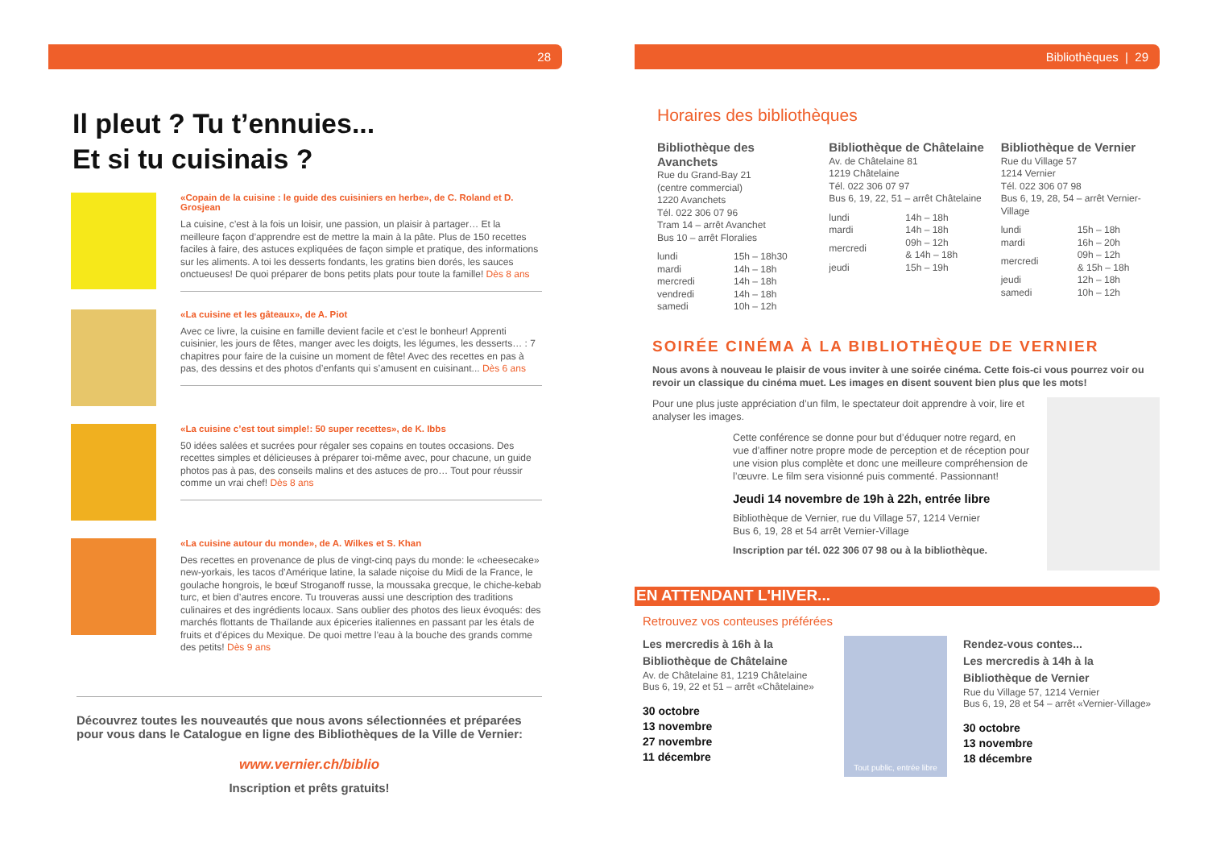28
Il pleut ? Tu t’ennuies...
Et si tu cuisinais ?
«Copain de la cuisine : le guide des cuisiniers en herbe», de C. Roland et D. Grosjean
La cuisine, c’est à la fois un loisir, une passion, un plaisir à partager… Et la meilleure façon d’apprendre est de mettre la main à la pâte. Plus de 150 recettes faciles à faire, des astuces expliquées de façon simple et pratique, des informations sur les aliments. A toi les desserts fondants, les gratins bien dorés, les sauces onctueuses! De quoi préparer de bons petits plats pour toute la famille! Dès 8 ans
«La cuisine et les gâteaux», de A. Piot
Avec ce livre, la cuisine en famille devient facile et c’est le bonheur! Apprenti cuisinier, les jours de fêtes, manger avec les doigts, les légumes, les desserts… : 7 chapitres pour faire de la cuisine un moment de fête! Avec des recettes en pas à pas, des dessins et des photos d’enfants qui s’amusent en cuisinant... Dès 6 ans
«La cuisine c’est tout simple!: 50 super recettes», de K. Ibbs
50 idées salées et sucrées pour régaler ses copains en toutes occasions. Des recettes simples et délicieuses à préparer toi-même avec, pour chacune, un guide photos pas à pas, des conseils malins et des astuces de pro… Tout pour réussir comme un vrai chef! Dès 8 ans
«La cuisine autour du monde», de A. Wilkes et S. Khan
Des recettes en provenance de plus de vingt-cinq pays du monde: le «cheesecake» new-yorkais, les tacos d’Amérique latine, la salade niçoise du Midi de la France, le goulache hongrois, le bœuf Stroganoff russe, la moussaka grecque, le chiche-kebab turc, et bien d’autres encore. Tu trouveras aussi une description des traditions culinaires et des ingrédients locaux. Sans oublier des photos des lieux évoqués: des marchés flottants de Thaïlande aux épiceries italiennes en passant par les étals de fruits et d’épices du Mexique. De quoi mettre l’eau à la bouche des grands comme des petits! Dès 9 ans
Découvrez toutes les nouveautés que nous avons sélectionnées et préparées pour vous dans le Catalogue en ligne des Bibliothèques de la Ville de Vernier:
www.vernier.ch/biblio
Inscription et prêts gratuits!
Bibliothèques | 29
Horaires des bibliothèques
Bibliothèque des Avanchets
Rue du Grand-Bay 21
(centre commercial)
1220 Avanchets
Tél. 022 306 07 96
Tram 14 – arrêt Avanchet
Bus 10 – arrêt Floralies
| lundi | 15h – 18h30 |
| mardi | 14h – 18h |
| mercredi | 14h – 18h |
| vendredi | 14h – 18h |
| samedi | 10h – 12h |
Bibliothèque de Châtelaine
Av. de Châtelaine 81
1219 Châtelaine
Tél. 022 306 07 97
Bus 6, 19, 22, 51 – arrêt Châtelaine
| lundi | 14h – 18h |
| mardi | 14h – 18h |
| mercredi | 09h – 12h & 14h – 18h |
| jeudi | 15h – 19h |
Bibliothèque de Vernier
Rue du Village 57
1214 Vernier
Tél. 022 306 07 98
Bus 6, 19, 28, 54 – arrêt Vernier-Village
| lundi | 15h – 18h |
| mardi | 16h – 20h |
| mercredi | 09h – 12h & 15h – 18h |
| jeudi | 12h – 18h |
| samedi | 10h – 12h |
SOIRÉE CINÉMA À LA BIBLIOTHÈQUE DE VERNIER
Nous avons à nouveau le plaisir de vous inviter à une soirée cinéma. Cette fois-ci vous pourrez voir ou revoir un classique du cinéma muet. Les images en disent souvent bien plus que les mots!
Pour une plus juste appréciation d’un film, le spectateur doit apprendre à voir, lire et analyser les images.
Cette conférence se donne pour but d’éduquer notre regard, en vue d’affiner notre propre mode de perception et de réception pour une vision plus complète et donc une meilleure compréhension de l’œuvre. Le film sera visionné puis commenté. Passionnant!
Jeudi 14 novembre de 19h à 22h, entrée libre
Bibliothèque de Vernier, rue du Village 57, 1214 Vernier
Bus 6, 19, 28 et 54 arrêt Vernier-Village
Inscription par tél. 022 306 07 98 ou à la bibliothèque.
EN ATTENDANT L'HIVER...
Retrouvez vos conteuses préférées
Les mercredis à 16h à la Bibliothèque de Châtelaine
Av. de Châtelaine 81, 1219 Châtelaine
Bus 6, 19, 22 et 51 – arrêt «Châtelaine»
30 octobre
13 novembre
27 novembre
11 décembre
Tout public, entrée libre
Rendez-vous contes...
Les mercredis à 14h à la Bibliothèque de Vernier
Rue du Village 57, 1214 Vernier
Bus 6, 19, 28 et 54 – arrêt «Vernier-Village»
30 octobre
13 novembre
18 décembre